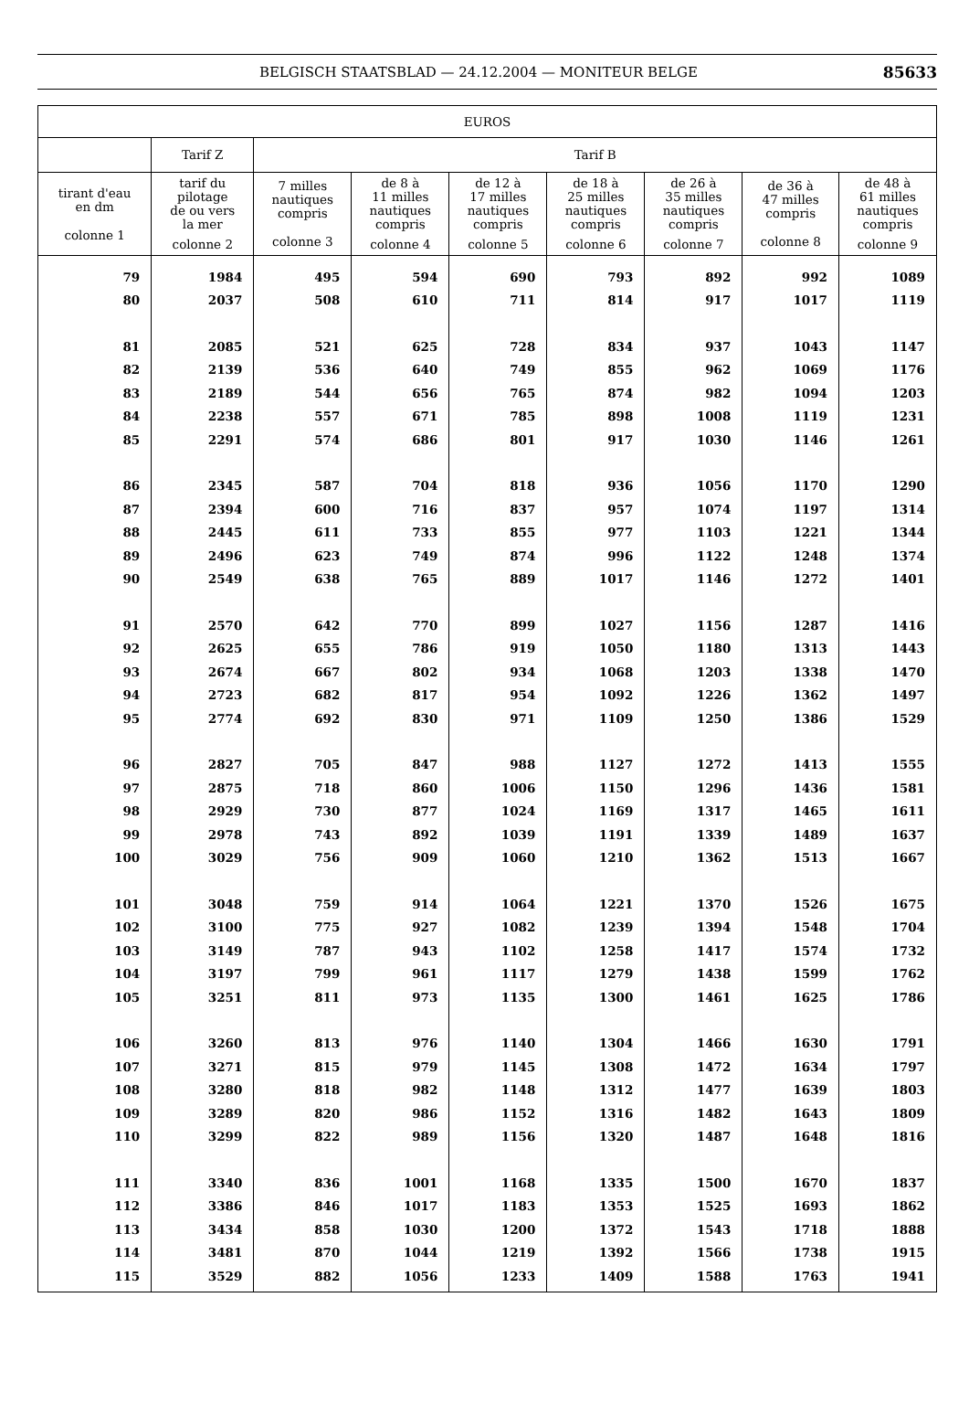BELGISCH STAATSBLAD — 24.12.2004 — MONITEUR BELGE 85633
| EUROS | | | | | | | | |
| --- | --- | --- | --- | --- | --- | --- | --- | --- |
| | Tarif Z | Tarif B | | | | | | |
| tirant d'eau en dm colonne 1 | tarif du pilotage de ou vers la mer colonne 2 | 7 milles nautiques compris colonne 3 | de 8 à 11 milles nautiques compris colonne 4 | de 12 à 17 milles nautiques compris colonne 5 | de 18 à 25 milles nautiques compris colonne 6 | de 26 à 35 milles nautiques compris colonne 7 | de 36 à 47 milles compris colonne 8 | de 48 à 61 milles nautiques compris colonne 9 |
| 79 | 1984 | 495 | 594 | 690 | 793 | 892 | 992 | 1089 |
| 80 | 2037 | 508 | 610 | 711 | 814 | 917 | 1017 | 1119 |
| 81 | 2085 | 521 | 625 | 728 | 834 | 937 | 1043 | 1147 |
| 82 | 2139 | 536 | 640 | 749 | 855 | 962 | 1069 | 1176 |
| 83 | 2189 | 544 | 656 | 765 | 874 | 982 | 1094 | 1203 |
| 84 | 2238 | 557 | 671 | 785 | 898 | 1008 | 1119 | 1231 |
| 85 | 2291 | 574 | 686 | 801 | 917 | 1030 | 1146 | 1261 |
| 86 | 2345 | 587 | 704 | 818 | 936 | 1056 | 1170 | 1290 |
| 87 | 2394 | 600 | 716 | 837 | 957 | 1074 | 1197 | 1314 |
| 88 | 2445 | 611 | 733 | 855 | 977 | 1103 | 1221 | 1344 |
| 89 | 2496 | 623 | 749 | 874 | 996 | 1122 | 1248 | 1374 |
| 90 | 2549 | 638 | 765 | 889 | 1017 | 1146 | 1272 | 1401 |
| 91 | 2570 | 642 | 770 | 899 | 1027 | 1156 | 1287 | 1416 |
| 92 | 2625 | 655 | 786 | 919 | 1050 | 1180 | 1313 | 1443 |
| 93 | 2674 | 667 | 802 | 934 | 1068 | 1203 | 1338 | 1470 |
| 94 | 2723 | 682 | 817 | 954 | 1092 | 1226 | 1362 | 1497 |
| 95 | 2774 | 692 | 830 | 971 | 1109 | 1250 | 1386 | 1529 |
| 96 | 2827 | 705 | 847 | 988 | 1127 | 1272 | 1413 | 1555 |
| 97 | 2875 | 718 | 860 | 1006 | 1150 | 1296 | 1436 | 1581 |
| 98 | 2929 | 730 | 877 | 1024 | 1169 | 1317 | 1465 | 1611 |
| 99 | 2978 | 743 | 892 | 1039 | 1191 | 1339 | 1489 | 1637 |
| 100 | 3029 | 756 | 909 | 1060 | 1210 | 1362 | 1513 | 1667 |
| 101 | 3048 | 759 | 914 | 1064 | 1221 | 1370 | 1526 | 1675 |
| 102 | 3100 | 775 | 927 | 1082 | 1239 | 1394 | 1548 | 1704 |
| 103 | 3149 | 787 | 943 | 1102 | 1258 | 1417 | 1574 | 1732 |
| 104 | 3197 | 799 | 961 | 1117 | 1279 | 1438 | 1599 | 1762 |
| 105 | 3251 | 811 | 973 | 1135 | 1300 | 1461 | 1625 | 1786 |
| 106 | 3260 | 813 | 976 | 1140 | 1304 | 1466 | 1630 | 1791 |
| 107 | 3271 | 815 | 979 | 1145 | 1308 | 1472 | 1634 | 1797 |
| 108 | 3280 | 818 | 982 | 1148 | 1312 | 1477 | 1639 | 1803 |
| 109 | 3289 | 820 | 986 | 1152 | 1316 | 1482 | 1643 | 1809 |
| 110 | 3299 | 822 | 989 | 1156 | 1320 | 1487 | 1648 | 1816 |
| 111 | 3340 | 836 | 1001 | 1168 | 1335 | 1500 | 1670 | 1837 |
| 112 | 3386 | 846 | 1017 | 1183 | 1353 | 1525 | 1693 | 1862 |
| 113 | 3434 | 858 | 1030 | 1200 | 1372 | 1543 | 1718 | 1888 |
| 114 | 3481 | 870 | 1044 | 1219 | 1392 | 1566 | 1738 | 1915 |
| 115 | 3529 | 882 | 1056 | 1233 | 1409 | 1588 | 1763 | 1941 |